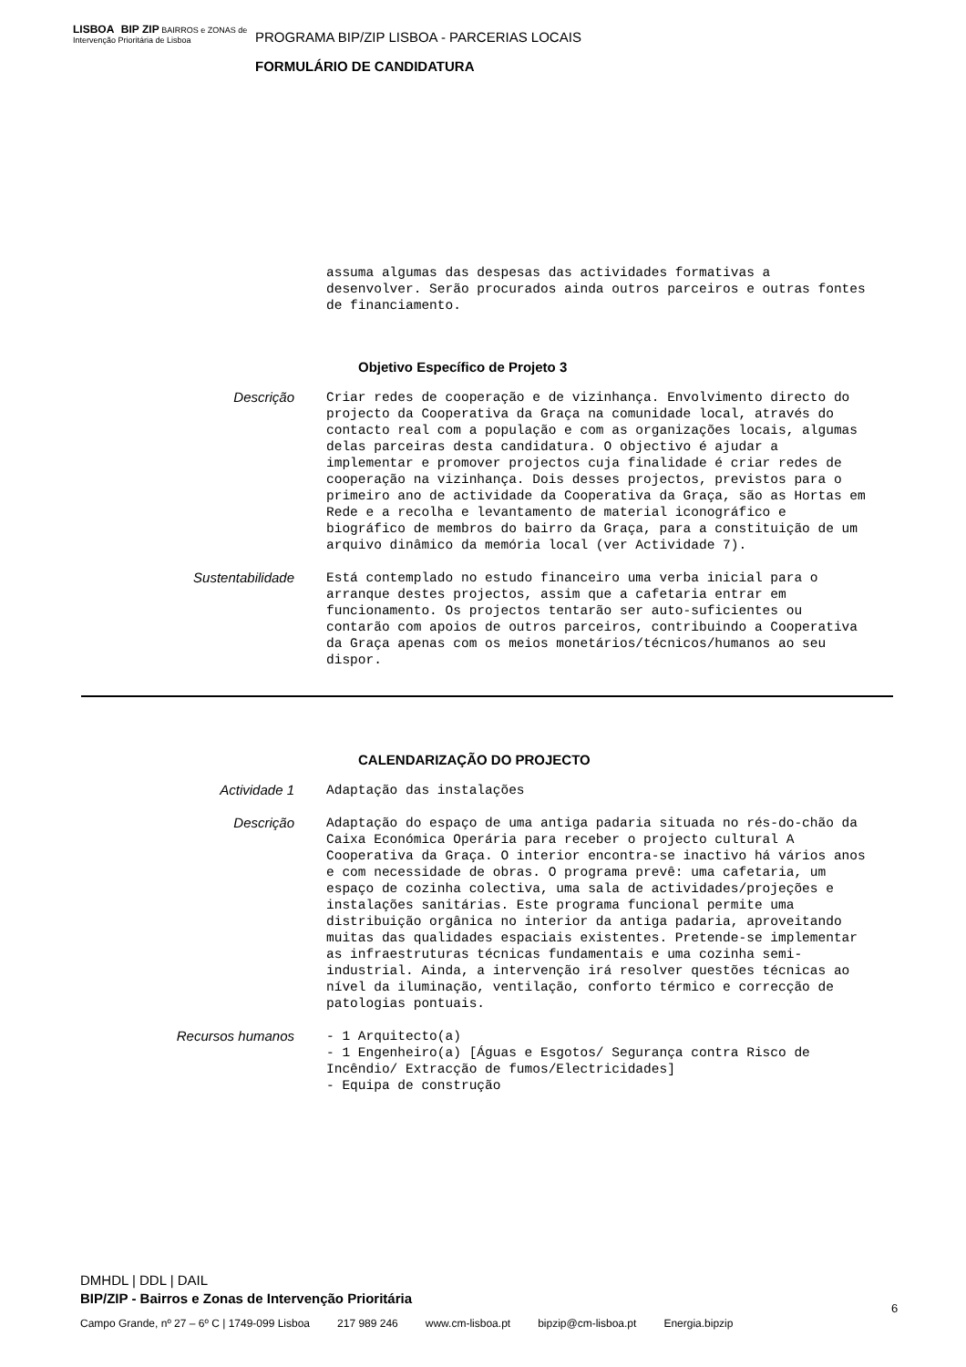LISBOA BIP ZIP BAIRROS e ZONAS de Intervenção Prioritária de Lisboa
PROGRAMA BIP/ZIP LISBOA - PARCERIAS LOCAIS
FORMULÁRIO DE CANDIDATURA
assuma algumas das despesas das actividades formativas a desenvolver. Serão procurados ainda outros parceiros e outras fontes de financiamento.
Objetivo Específico de Projeto 3
Descrição
Criar redes de cooperação e de vizinhança. Envolvimento directo do projecto da Cooperativa da Graça na comunidade local, através do contacto real com a população e com as organizações locais, algumas delas parceiras desta candidatura. O objectivo é ajudar a implementar e promover projectos cuja finalidade é criar redes de cooperação na vizinhança. Dois desses projectos, previstos para o primeiro ano de actividade da Cooperativa da Graça, são as Hortas em Rede e a recolha e levantamento de material iconográfico e biográfico de membros do bairro da Graça, para a constituição de um arquivo dinâmico da memória local (ver Actividade 7).
Sustentabilidade
Está contemplado no estudo financeiro uma verba inicial para o arranque destes projectos, assim que a cafetaria entrar em funcionamento. Os projectos tentarão ser auto-suficientes ou contarão com apoios de outros parceiros, contribuindo a Cooperativa da Graça apenas com os meios monetários/técnicos/humanos ao seu dispor.
CALENDARIZAÇÃO DO PROJECTO
Actividade 1
Adaptação das instalações
Descrição
Adaptação do espaço de uma antiga padaria situada no rés-do-chão da Caixa Económica Operária para receber o projecto cultural A Cooperativa da Graça. O interior encontra-se inactivo há vários anos e com necessidade de obras. O programa prevê: uma cafetaria, um espaço de cozinha colectiva, uma sala de actividades/projeções e instalações sanitárias. Este programa funcional permite uma distribuição orgânica no interior da antiga padaria, aproveitando muitas das qualidades espaciais existentes. Pretende-se implementar as infraestruturas técnicas fundamentais e uma cozinha semi-industrial. Ainda, a intervenção irá resolver questões técnicas ao nível da iluminação, ventilação, conforto térmico e correcção de patologias pontuais.
Recursos humanos
- 1 Arquitecto(a) - 1 Engenheiro(a) [Águas e Esgotos/ Segurança contra Risco de Incêndio/ Extracção de fumos/Electricidades] - Equipa de construção
DMHDL | DDL | DAIL
BIP/ZIP - Bairros e Zonas de Intervenção Prioritária
6
Campo Grande, nº 27 – 6º C | 1749-099 Lisboa 217 989 246 www.cm-lisboa.pt bipzip@cm-lisboa.pt Energia.bipzip